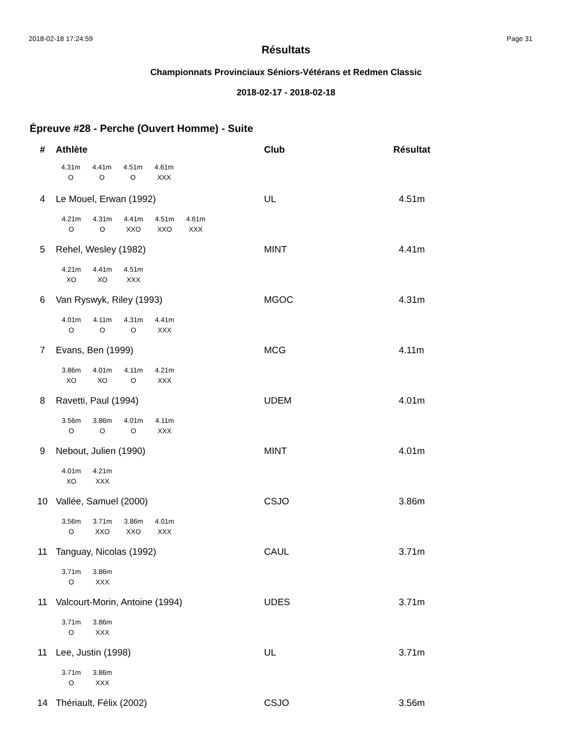2018-02-18 17:24:59 Page 31
Résultats
Championnats Provinciaux Séniors-Vétérans et Redmen Classic
2018-02-17 - 2018-02-18
Épreuve #28 - Perche (Ouvert Homme) - Suite
| # | Athlète | Club | Résultat |
| --- | --- | --- | --- |
| | 4.31m O 4.41m O 4.51m O 4.61m XXX | | |
| 4 | Le Mouel, Erwan (1992) | UL | 4.51m |
| | 4.21m O 4.31m O 4.41m XXO 4.51m XXO 4.61m XXX | | |
| 5 | Rehel, Wesley (1982) | MINT | 4.41m |
| | 4.21m XO 4.41m XO 4.51m XXX | | |
| 6 | Van Ryswyk, Riley (1993) | MGOC | 4.31m |
| | 4.01m O 4.11m O 4.31m O 4.41m XXX | | |
| 7 | Evans, Ben (1999) | MCG | 4.11m |
| | 3.86m XO 4.01m XO 4.11m O 4.21m XXX | | |
| 8 | Ravetti, Paul (1994) | UDEM | 4.01m |
| | 3.56m O 3.86m O 4.01m O 4.11m XXX | | |
| 9 | Nebout, Julien (1990) | MINT | 4.01m |
| | 4.01m XO 4.21m XXX | | |
| 10 | Vallée, Samuel (2000) | CSJO | 3.86m |
| | 3.56m O 3.71m XXO 3.86m XXO 4.01m XXX | | |
| 11 | Tanguay, Nicolas (1992) | CAUL | 3.71m |
| | 3.71m O 3.86m XXX | | |
| 11 | Valcourt-Morin, Antoine (1994) | UDES | 3.71m |
| | 3.71m O 3.86m XXX | | |
| 11 | Lee, Justin (1998) | UL | 3.71m |
| | 3.71m O 3.86m XXX | | |
| 14 | Thériault, Félix (2002) | CSJO | 3.56m |